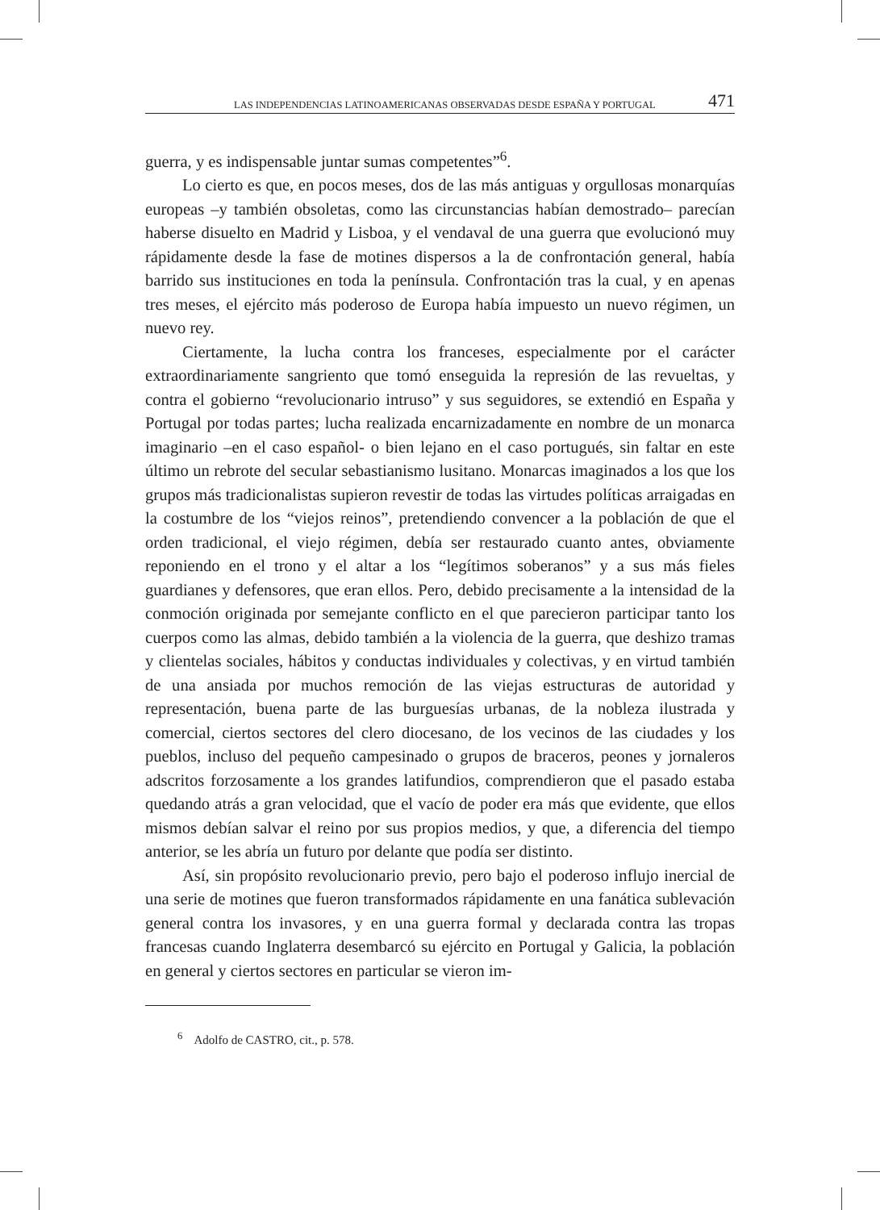LAS INDEPENDENCIAS LATINOAMERICANAS OBSERVADAS DESDE ESPAÑA Y PORTUGAL 471
guerra, y es indispensable juntar sumas competentes”<sup>6</sup>.
Lo cierto es que, en pocos meses, dos de las más antiguas y orgullosas monarquías europeas –y también obsoletas, como las circunstancias habían demostrado– parecían haberse disuelto en Madrid y Lisboa, y el vendaval de una guerra que evolucionó muy rápidamente desde la fase de motines dispersos a la de confrontación general, había barrido sus instituciones en toda la península. Confrontación tras la cual, y en apenas tres meses, el ejército más poderoso de Europa había impuesto un nuevo régimen, un nuevo rey.
Ciertamente, la lucha contra los franceses, especialmente por el carácter extraordinariamente sangriento que tomó enseguida la represión de las revueltas, y contra el gobierno “revolucionario intruso” y sus seguidores, se extendió en España y Portugal por todas partes; lucha realizada encarnizadamente en nombre de un monarca imaginario –en el caso español- o bien lejano en el caso portugués, sin faltar en este último un rebrote del secular sebastianismo lusitano. Monarcas imaginados a los que los grupos más tradicionalistas supieron revestir de todas las virtudes políticas arraigadas en la costumbre de los “viejos reinos”, pretendiendo convencer a la población de que el orden tradicional, el viejo régimen, debía ser restaurado cuanto antes, obviamente reponiendo en el trono y el altar a los “legítimos soberanos” y a sus más fieles guardianes y defensores, que eran ellos. Pero, debido precisamente a la intensidad de la conmoción originada por semejante conflicto en el que parecieron participar tanto los cuerpos como las almas, debido también a la violencia de la guerra, que deshizo tramas y clientelas sociales, hábitos y conductas individuales y colectivas, y en virtud también de una ansiada por muchos remoción de las viejas estructuras de autoridad y representación, buena parte de las burguesías urbanas, de la nobleza ilustrada y comercial, ciertos sectores del clero diocesano, de los vecinos de las ciudades y los pueblos, incluso del pequeño campesinado o grupos de braceros, peones y jornaleros adscritos forzosamente a los grandes latifundios, comprendieron que el pasado estaba quedando atrás a gran velocidad, que el vacío de poder era más que evidente, que ellos mismos debían salvar el reino por sus propios medios, y que, a diferencia del tiempo anterior, se les abría un futuro por delante que podía ser distinto.
Así, sin propósito revolucionario previo, pero bajo el poderoso influjo inercial de una serie de motines que fueron transformados rápidamente en una fanática sublevación general contra los invasores, y en una guerra formal y declarada contra las tropas francesas cuando Inglaterra desembarcó su ejército en Portugal y Galicia, la población en general y ciertos sectores en particular se vieron im-
<sup>6</sup> Adolfo de CASTRO, cit., p. 578.